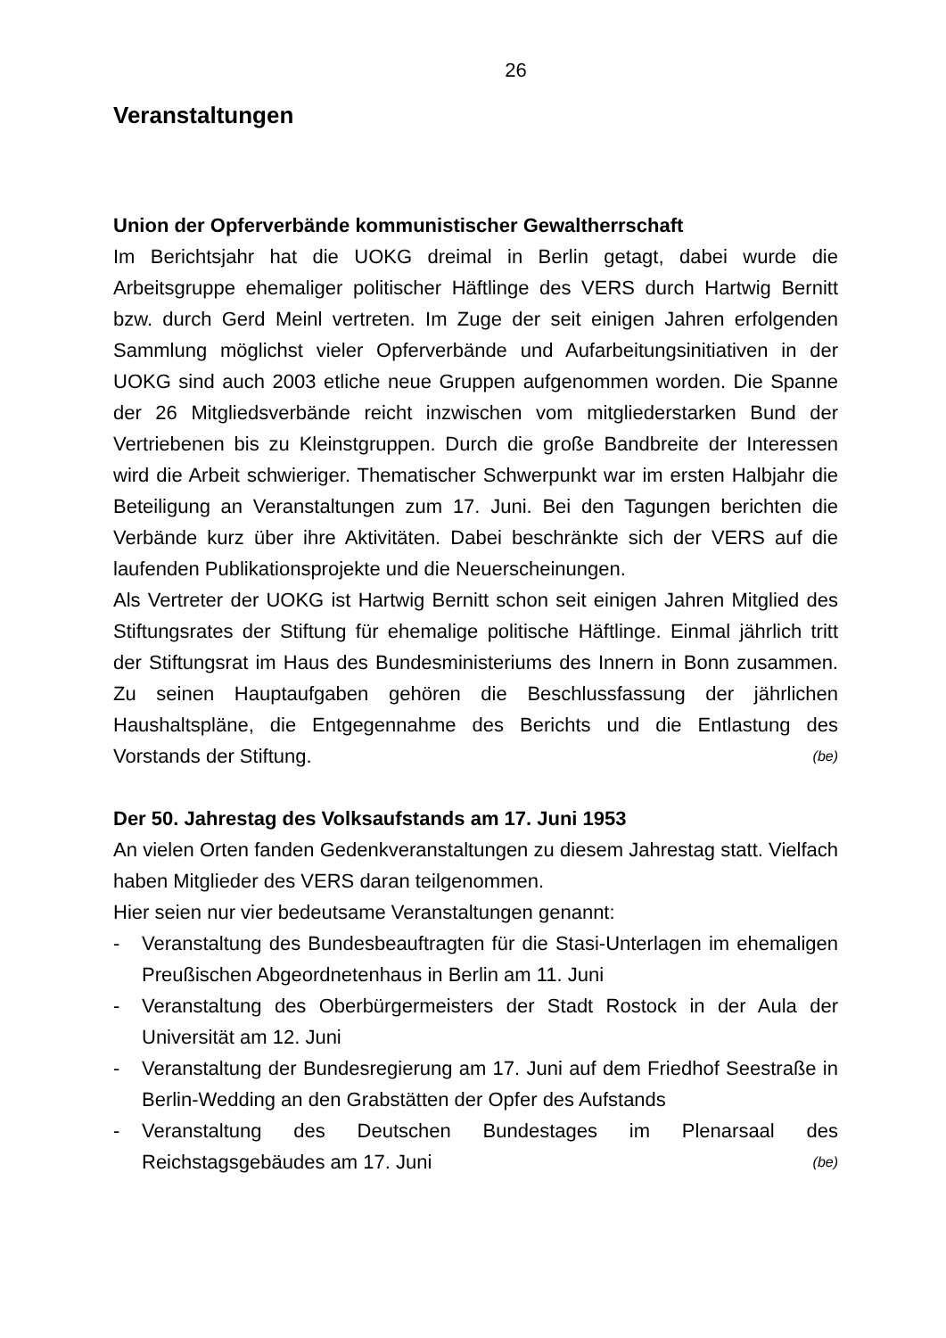26
Veranstaltungen
Union der Opferverbände kommunistischer Gewaltherrschaft
Im Berichtsjahr hat die UOKG dreimal in Berlin getagt, dabei wurde die Arbeitsgruppe ehemaliger politischer Häftlinge des VERS durch Hartwig Bernitt bzw. durch Gerd Meinl vertreten. Im Zuge der seit einigen Jahren erfolgenden Sammlung möglichst vieler Opferverbände und Aufarbeitungsinitiativen in der UOKG sind auch 2003 etliche neue Gruppen aufgenommen worden. Die Spanne der 26 Mitgliedsverbände reicht inzwischen vom mitgliederstarken Bund der Vertriebenen bis zu Kleinstgruppen. Durch die große Bandbreite der Interessen wird die Arbeit schwieriger. Thematischer Schwerpunkt war im ersten Halbjahr die Beteiligung an Veranstaltungen zum 17. Juni. Bei den Tagungen berichten die Verbände kurz über ihre Aktivitäten. Dabei beschränkte sich der VERS auf die laufenden Publikationsprojekte und die Neuerscheinungen.
Als Vertreter der UOKG ist Hartwig Bernitt schon seit einigen Jahren Mitglied des Stiftungsrates der Stiftung für ehemalige politische Häftlinge. Einmal jährlich tritt der Stiftungsrat im Haus des Bundesministeriums des Innern in Bonn zusammen. Zu seinen Hauptaufgaben gehören die Beschlussfassung der jährlichen Haushaltspläne, die Entgegennahme des Berichts und die Entlastung des Vorstands der Stiftung. (be)
Der 50. Jahrestag des Volksaufstands am 17. Juni 1953
An vielen Orten fanden Gedenkveranstaltungen zu diesem Jahrestag statt. Vielfach haben Mitglieder des VERS daran teilgenommen.
Hier seien nur vier bedeutsame Veranstaltungen genannt:
- Veranstaltung des Bundesbeauftragten für die Stasi-Unterlagen im ehemaligen Preußischen Abgeordnetenhaus in Berlin am 11. Juni
- Veranstaltung des Oberbürgermeisters der Stadt Rostock in der Aula der Universität am 12. Juni
- Veranstaltung der Bundesregierung am 17. Juni auf dem Friedhof Seestraße in Berlin-Wedding an den Grabstätten der Opfer des Aufstands
- Veranstaltung des Deutschen Bundestages im Plenarsaal des Reichstagsgebäudes am 17. Juni (be)